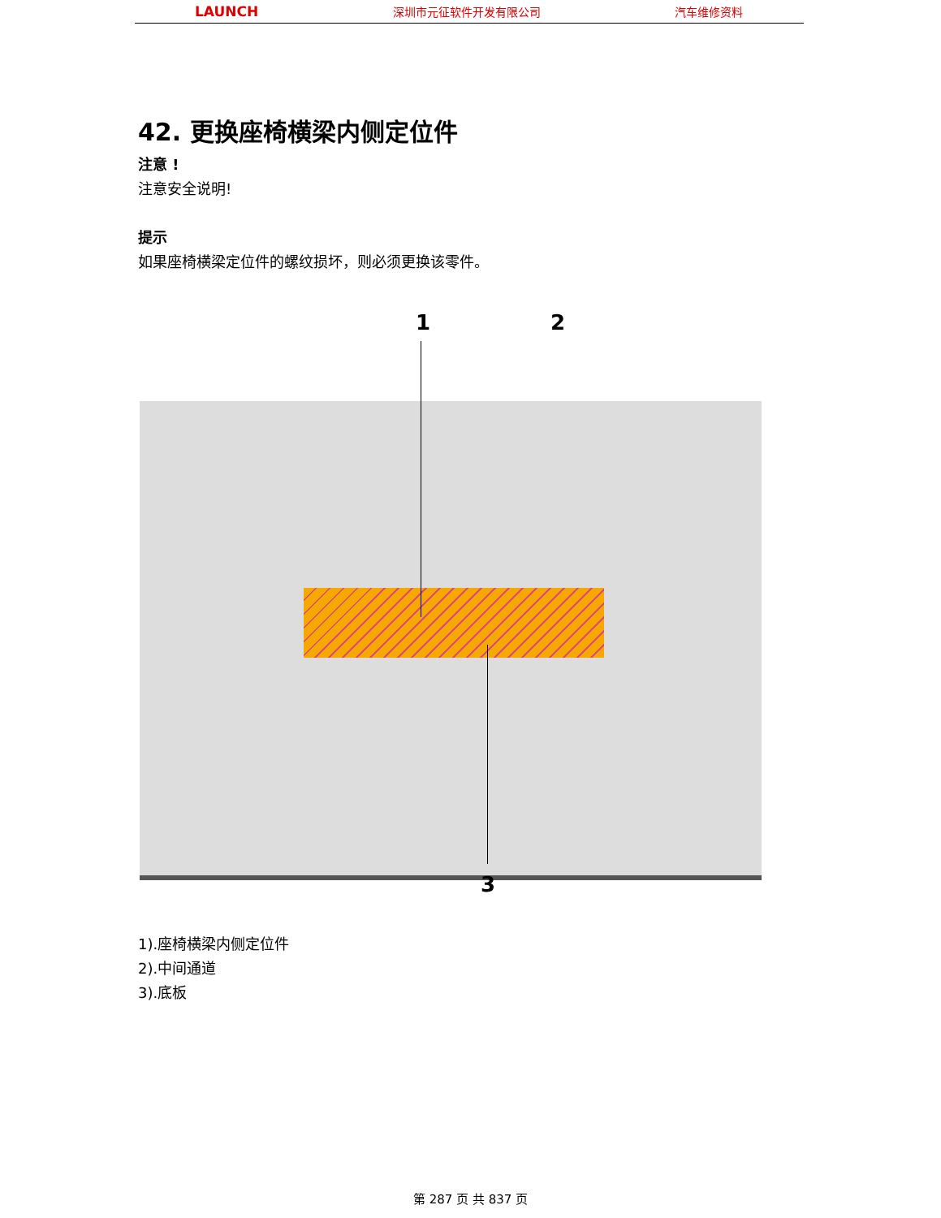LAUNCH 深圳市元征软件开发有限公司 汽车维修资料
42. 更换座椅横梁内侧定位件
注意 !
注意安全说明!
提示
如果座椅横梁定位件的螺纹损坏，则必须更换该零件。
1 2
3
1).座椅横梁内侧定位件
2).中间通道
3).底板
第 287 页 共 837 页